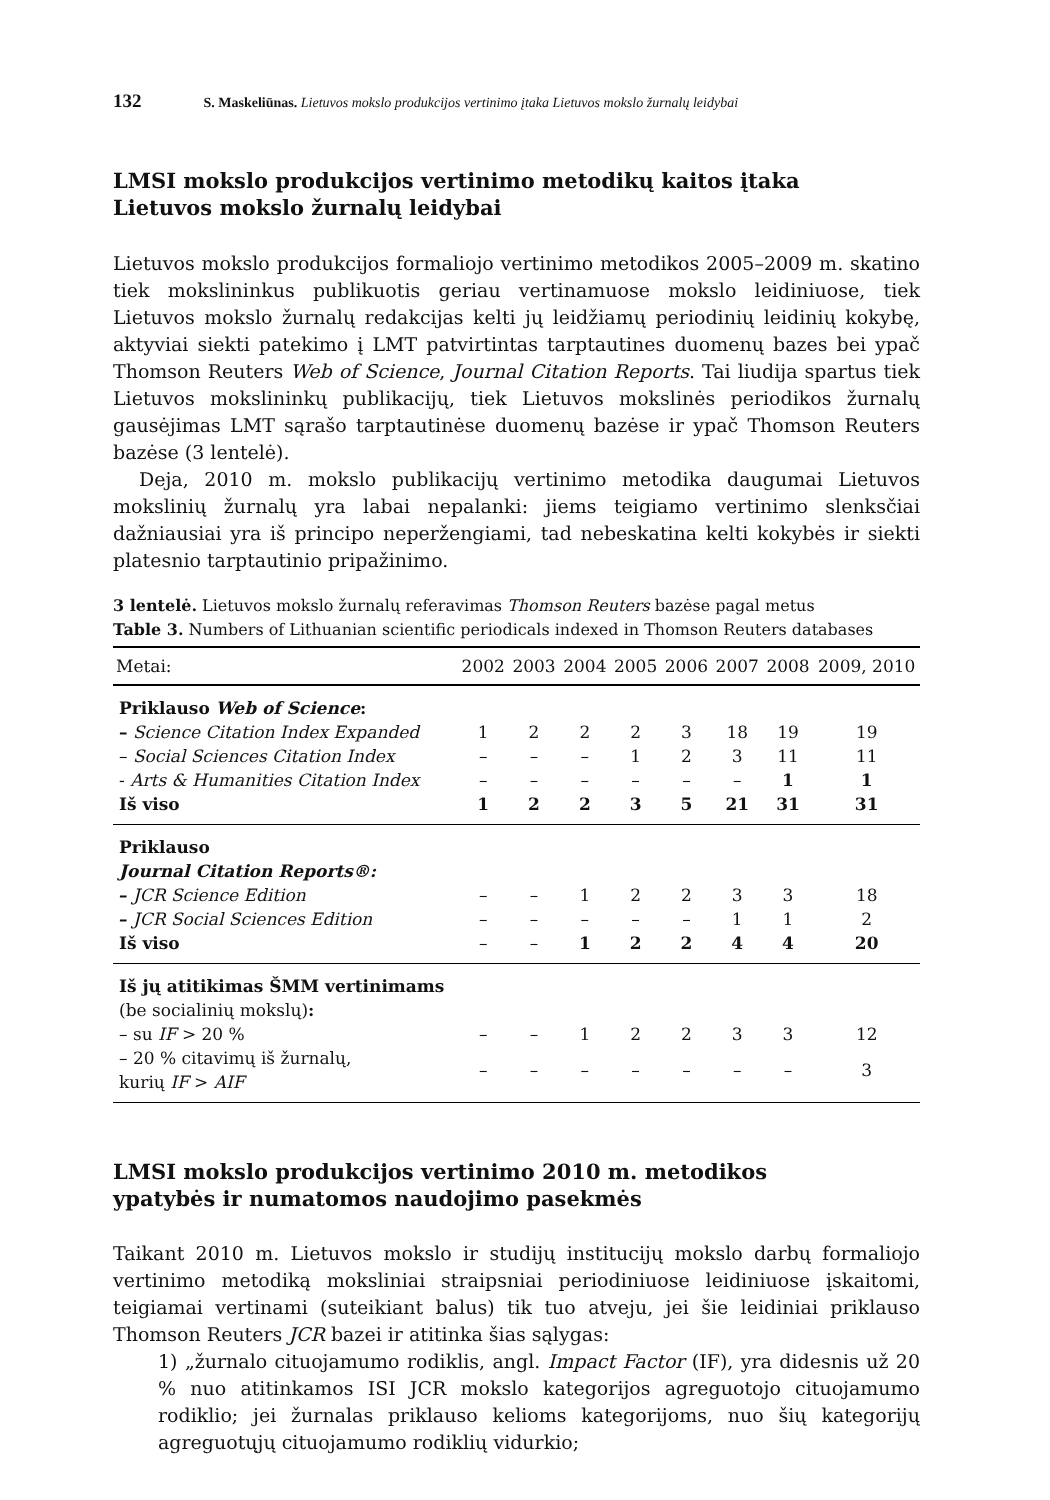132 S. Maskeliūnas. Lietuvos mokslo produkcijos vertinimo įtaka Lietuvos mokslo žurnalų leidybai
LMSI mokslo produkcijos vertinimo metodikų kaitos įtaka
Lietuvos mokslo žurnalų leidybai
Lietuvos mokslo produkcijos formaliojo vertinimo metodikos 2005–2009 m. skatino tiek mokslininkus publikuotis geriau vertinamuose mokslo leidiniuose, tiek Lietuvos mokslo žurnalų redakcijas kelti jų leidžiamų periodinių leidinių kokybę, aktyviai siekti patekimo į LMT patvirtintas tarptautines duomenų bazes bei ypač Thomson Reuters Web of Science, Journal Citation Reports. Tai liudija spartus tiek Lietuvos mokslininkų publikacijų, tiek Lietuvos mokslinės periodikos žurnalų gausėjimas LMT sąrašo tarptautinėse duomenų bazėse ir ypač Thomson Reuters bazėse (3 lentelė).
Deja, 2010 m. mokslo publikacijų vertinimo metodika daugumai Lietuvos mokslinių žurnalų yra labai nepalanki: jiems teigiamo vertinimo slenksčiai dažniausiai yra iš principo neperžengiami, tad nebeskatina kelti kokybės ir siekti platesnio tarptautinio pripažinimo.
3 lentelė. Lietuvos mokslo žurnalų referavimas Thomson Reuters bazėse pagal metus
Table 3. Numbers of Lithuanian scientific periodicals indexed in Thomson Reuters databases
| Metai: | 2002 | 2003 | 2004 | 2005 | 2006 | 2007 | 2008 | 2009, 2010 |
| --- | --- | --- | --- | --- | --- | --- | --- | --- |
| Priklauso Web of Science : | | | | | | | | |
| – Science Citation Index Expanded | 1 | 2 | 2 | 2 | 3 | 18 | 19 | 19 |
| – Social Sciences Citation Index | – | – | – | 1 | 2 | 3 | 11 | 11 |
| - Arts & Humanities Citation Index | – | – | – | – | – | – | 1 | 1 |
| Iš viso | 1 | 2 | 2 | 3 | 5 | 21 | 31 | 31 |
| Priklauso Journal Citation Reports®: | | | | | | | | |
| – JCR Science Edition | – | – | 1 | 2 | 2 | 3 | 3 | 18 |
| – JCR Social Sciences Edition | – | – | – | – | – | 1 | 1 | 2 |
| Iš viso | – | – | 1 | 2 | 2 | 4 | 4 | 20 |
| Iš jų atitikimas ŠMM vertinimams (be socialinių mokslų) : | | | | | | | | |
| – su IF > 20 % | – | – | 1 | 2 | 2 | 3 | 3 | 12 |
| – 20 % citavimų iš žurnalų, kurių IF > AIF | – | – | – | – | – | – | – | 3 |
LMSI mokslo produkcijos vertinimo 2010 m. metodikos
ypatybės ir numatomos naudojimo pasekmės
Taikant 2010 m. Lietuvos mokslo ir studijų institucijų mokslo darbų formaliojo vertinimo metodiką moksliniai straipsniai periodiniuose leidiniuose įskaitomi, teigiamai vertinami (suteikiant balus) tik tuo atveju, jei šie leidiniai priklauso Thomson Reuters JCR bazei ir atitinka šias sąlygas:
1) „žurnalo cituojamumo rodiklis, angl. Impact Factor (IF), yra didesnis už 20 % nuo atitinkamos ISI JCR mokslo kategorijos agreguotojo cituojamumo rodiklio; jei žurnalas priklauso kelioms kategorijoms, nuo šių kategorijų agreguotųjų cituojamumo rodiklių vidurkio;